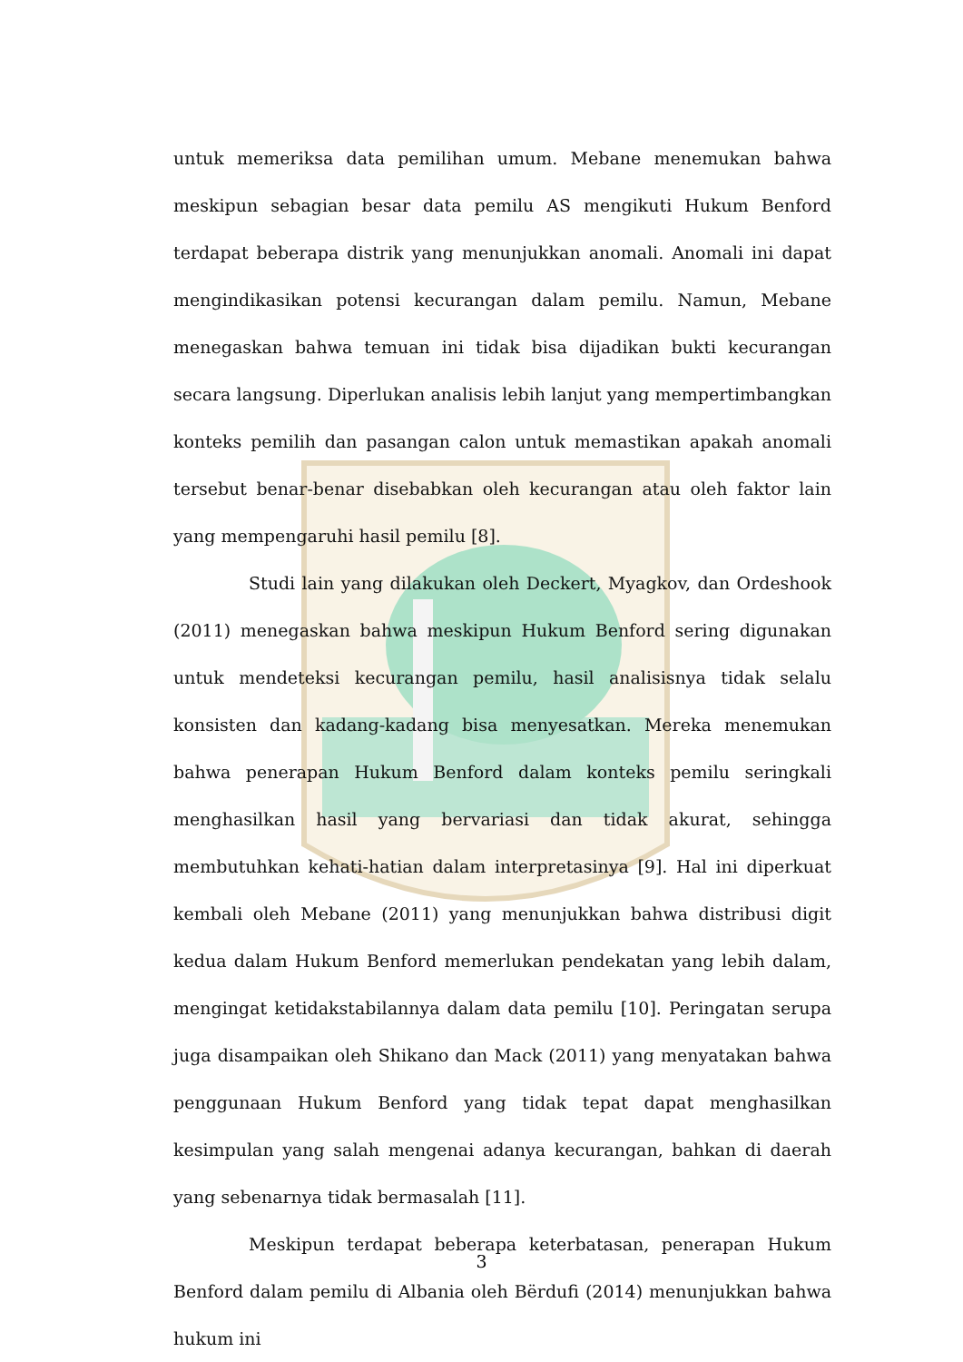untuk memeriksa data pemilihan umum. Mebane menemukan bahwa meskipun sebagian besar data pemilu AS mengikuti Hukum Benford terdapat beberapa distrik yang menunjukkan anomali. Anomali ini dapat mengindikasikan potensi kecurangan dalam pemilu. Namun, Mebane menegaskan bahwa temuan ini tidak bisa dijadikan bukti kecurangan secara langsung. Diperlukan analisis lebih lanjut yang mempertimbangkan konteks pemilih dan pasangan calon untuk memastikan apakah anomali tersebut benar-benar disebabkan oleh kecurangan atau oleh faktor lain yang mempengaruhi hasil pemilu [8].
Studi lain yang dilakukan oleh Deckert, Myagkov, dan Ordeshook (2011) menegaskan bahwa meskipun Hukum Benford sering digunakan untuk mendeteksi kecurangan pemilu, hasil analisisnya tidak selalu konsisten dan kadang-kadang bisa menyesatkan. Mereka menemukan bahwa penerapan Hukum Benford dalam konteks pemilu seringkali menghasilkan hasil yang bervariasi dan tidak akurat, sehingga membutuhkan kehati-hatian dalam interpretasinya [9]. Hal ini diperkuat kembali oleh Mebane (2011) yang menunjukkan bahwa distribusi digit kedua dalam Hukum Benford memerlukan pendekatan yang lebih dalam, mengingat ketidakstabilannya dalam data pemilu [10]. Peringatan serupa juga disampaikan oleh Shikano dan Mack (2011) yang menyatakan bahwa penggunaan Hukum Benford yang tidak tepat dapat menghasilkan kesimpulan yang salah mengenai adanya kecurangan, bahkan di daerah yang sebenarnya tidak bermasalah [11].
Meskipun terdapat beberapa keterbatasan, penerapan Hukum Benford dalam pemilu di Albania oleh Bërdufi (2014) menunjukkan bahwa hukum ini
3